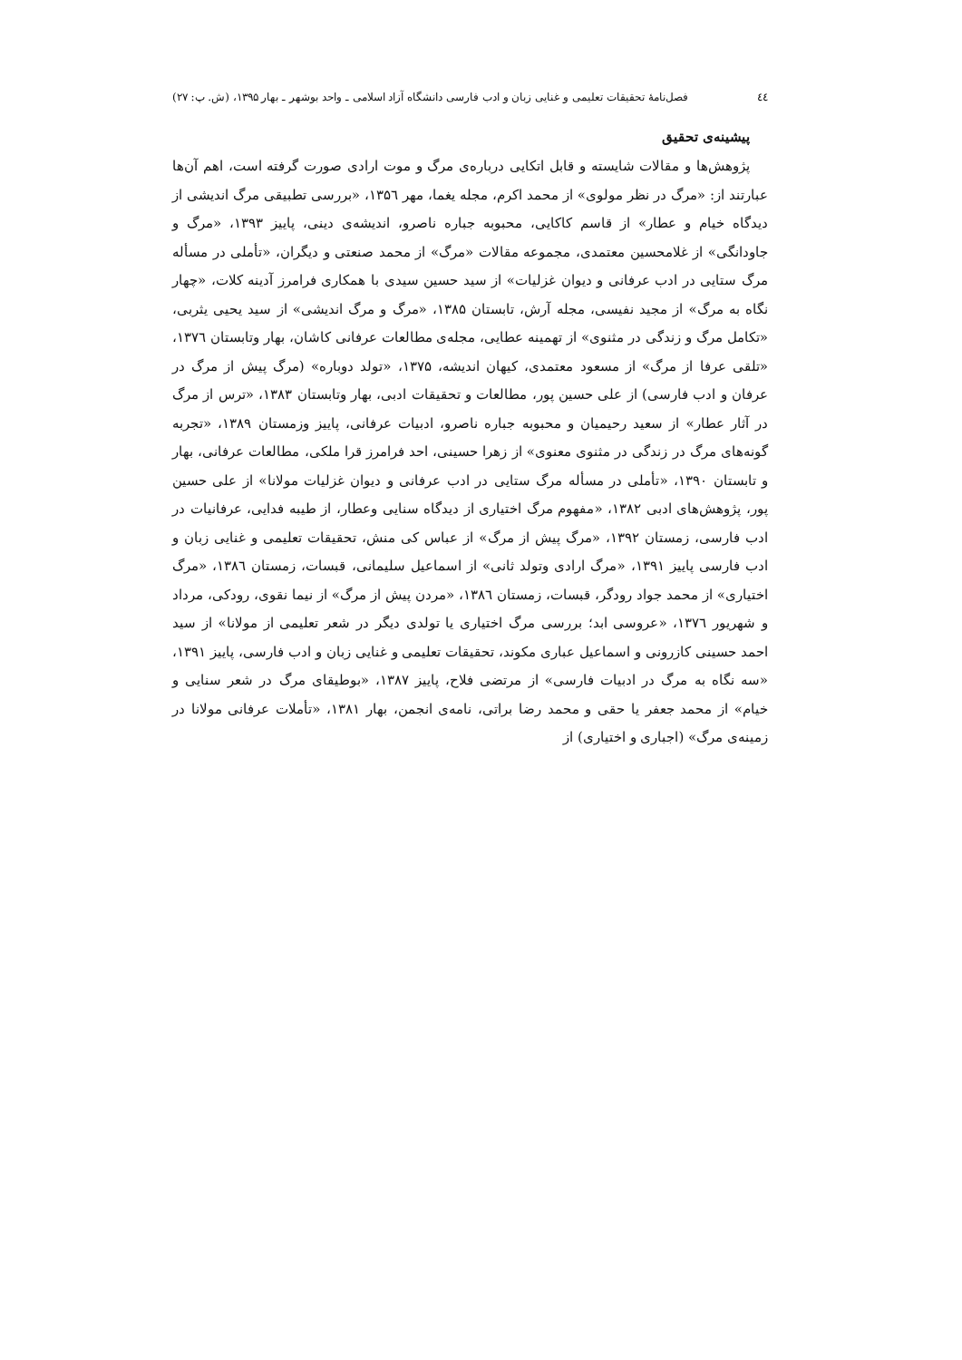٤٤ فصل‌نامهٔ تحقیقات تعلیمی و غنایی زبان و ادب فارسی دانشگاه آزاد اسلامی ـ واحد بوشهر ـ بهار ۱۳۹۵، (ش. پ: ۲۷)
پیشینه‌ی تحقیق
پژوهش‌ها و مقالات شایسته و قابل اتکایی درباره‌ی مرگ و موت ارادی صورت گرفته است، اهم آن‌ها عبارتند از: «مرگ در نظر مولوی» از محمد اکرم، مجله یغما، مهر ۱۳۵٦، «بررسی تطبیقی مرگ اندیشی از دیدگاه خیام و عطار» از قاسم کاکایی، محبوبه جباره ناصرو، اندیشه‌ی دینی، پاییز ۱۳۹۳، «مرگ و جاودانگی» از غلامحسین معتمدی، مجموعه مقالات «مرگ» از محمد صنعتی و دیگران، «تأملی در مسأله مرگ ستایی در ادب عرفانی و دیوان غزلیات» از سید حسین سیدی با همکاری فرامرز آدینه کلات، «چهار نگاه به مرگ» از مجید نفیسی، مجله آرش، تابستان ۱۳۸۵، «مرگ و مرگ اندیشی» از سید یحیی یثربی، «تکامل مرگ و زندگی در مثنوی» از تهمینه عطایی، مجله‌ی مطالعات عرفانی کاشان، بهار وتابستان ۱۳۷٦، «تلقی عرفا از مرگ» از مسعود معتمدی، کیهان اندیشه، ۱۳۷۵، «تولد دوباره» (مرگ پیش از مرگ در عرفان و ادب فارسی) از علی حسین پور، مطالعات و تحقیقات ادبی، بهار وتابستان ۱۳۸۳، «ترس از مرگ در آثار عطار» از سعید رحیمیان و محبوبه جباره ناصرو، ادبیات عرفانی، پاییز وزمستان ۱۳۸۹، «تجربه گونه‌های مرگ در زندگی در مثنوی معنوی» از زهرا حسینی، احد فرامرز قرا ملکی، مطالعات عرفانی، بهار و تابستان ۱۳۹۰، «تأملی در مسأله مرگ ستایی در ادب عرفانی و دیوان غزلیات مولانا» از علی حسین پور، پژوهش‌های ادبی ۱۳۸۲، «مفهوم مرگ اختیاری از دیدگاه سنایی وعطار، از طیبه فدایی، عرفانیات در ادب فارسی، زمستان ۱۳۹۲، «مرگ پیش از مرگ» از عباس کی منش، تحقیقات تعلیمی و غنایی زبان و ادب فارسی پاییز ۱۳۹۱، «مرگ ارادی وتولد ثانی» از اسماعیل سلیمانی، قبسات، زمستان ۱۳۸٦، «مرگ اختیاری» از محمد جواد رودگر، قبسات، زمستان ۱۳۸٦، «مردن پیش از مرگ» از نیما نقوی، رودکی، مرداد و شهریور ۱۳۷٦، «عروسی ابد؛ بررسی مرگ اختیاری یا تولدی دیگر در شعر تعلیمی از مولانا» از سید احمد حسینی کازرونی و اسماعیل عباری مکوند، تحقیقات تعلیمی و غنایی زبان و ادب فارسی، پاییز ۱۳۹۱، «سه نگاه به مرگ در ادبیات فارسی» از مرتضی فلاح، پاییز ۱۳۸۷، «بوطیقای مرگ در شعر سنایی و خیام» از محمد جعفر یا حقی و محمد رضا براتی، نامه‌ی انجمن، بهار ۱۳۸۱، «تأملات عرفانی مولانا در زمینه‌ی مرگ» (اجباری و اختیاری) از